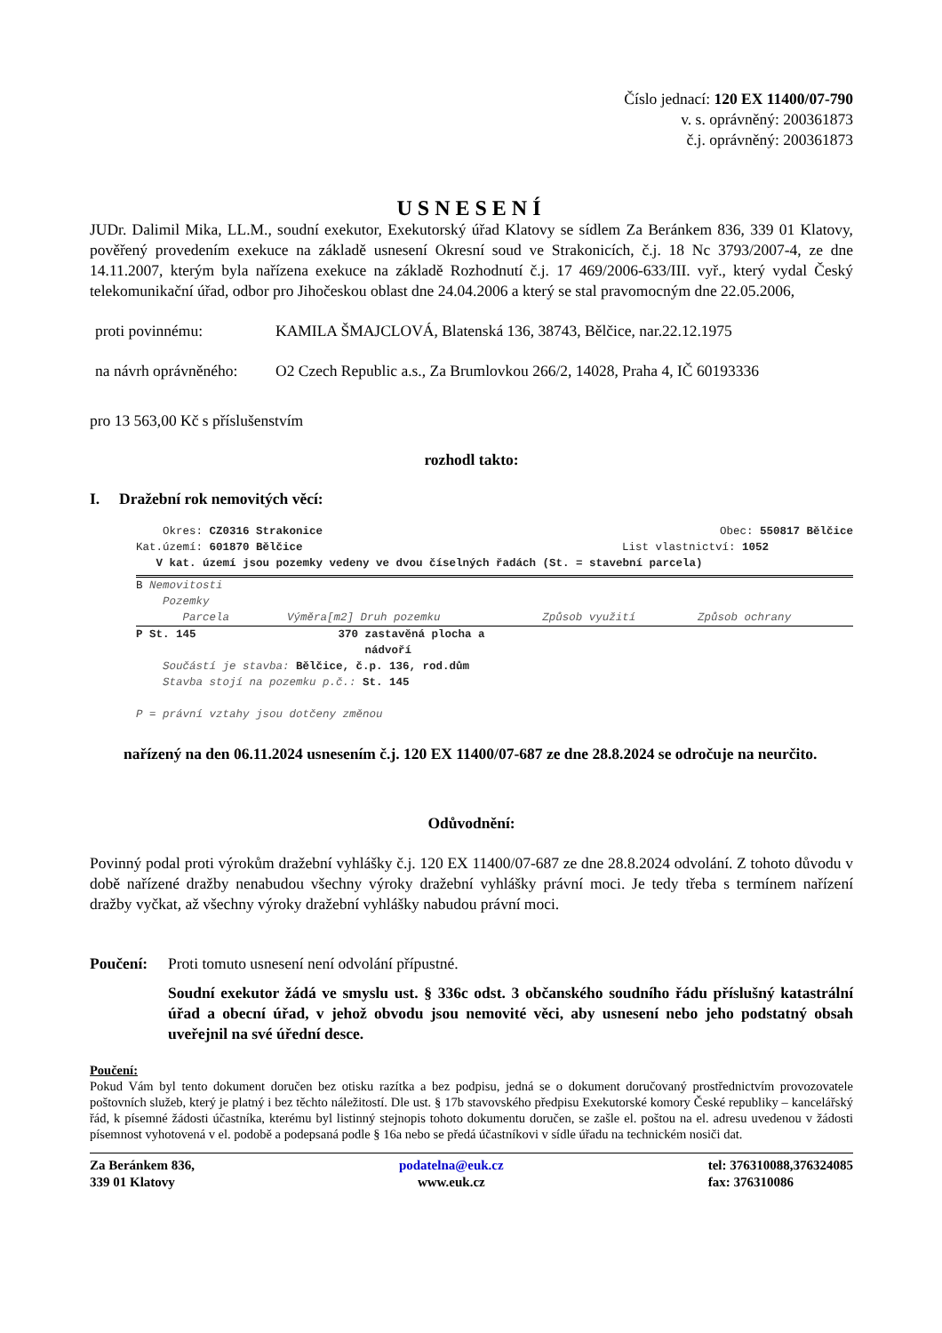Číslo jednací: 120 EX 11400/07-790
v. s. oprávněný: 200361873
č.j. oprávněný: 200361873
USNESENÍ
JUDr. Dalimil Mika, LL.M., soudní exekutor, Exekutorský úřad Klatovy se sídlem Za Beránkem 836, 339 01 Klatovy, pověřený provedením exekuce na základě usnesení Okresní soud ve Strakonicích, č.j. 18 Nc 3793/2007-4, ze dne 14.11.2007, kterým byla nařízena exekuce na základě Rozhodnutí č.j. 17 469/2006-633/III. vyř., který vydal Český telekomunikační úřad, odbor pro Jihočeskou oblast dne 24.04.2006 a který se stal pravomocným dne 22.05.2006,
proti povinnému: KAMILA ŠMAJCLOVÁ, Blatenská 136, 38743, Bělčice, nar.22.12.1975
na návrh oprávněného: O2 Czech Republic a.s., Za Brumlovkou 266/2, 14028, Praha 4, IČ 60193336
pro 13 563,00 Kč s příslušenstvím
rozhodl takto:
I. Dražební rok nemovitých věcí:
| Okres: CZ0316 Strakonice | Obec: 550817 Bělčice |
| Kat.území: 601870 Bělčice | List vlastnictví: 1052 |
V kat. území jsou pozemky vedeny ve dvou číselných řadách (St. = stavební parcela)
B Nemovitosti
Pozemky
| Parcela | Výměra[m2] Druh pozemku | Způsob využití | Způsob ochrany |
| P St. 145 | 370 | zastavěná plocha a nádvoří |
Součástí je stavba: Bělčice, č.p. 136, rod.dům
Stavba stojí na pozemku p.č.: St. 145
P = právní vztahy jsou dotčeny změnou
nařízený na den 06.11.2024 usnesením č.j. 120 EX 11400/07-687 ze dne 28.8.2024 se odročuje na neurčito.
Odůvodnění:
Povinný podal proti výrokům dražební vyhlášky č.j. 120 EX 11400/07-687 ze dne 28.8.2024 odvolání. Z tohoto důvodu v době nařízené dražby nenabudou všechny výroky dražební vyhlášky právní moci. Je tedy třeba s termínem nařízení dražby vyčkat, až všechny výroky dražební vyhlášky nabudou právní moci.
Poučení: Proti tomuto usnesení není odvolání přípustné.
Soudní exekutor žádá ve smyslu ust. § 336c odst. 3 občanského soudního řádu příslušný katastrální úřad a obecní úřad, v jehož obvodu jsou nemovité věci, aby usnesení nebo jeho podstatný obsah uveřejnil na své úřední desce.
Poučení:
Pokud Vám byl tento dokument doručen bez otisku razítka a bez podpisu, jedná se o dokument doručovaný prostřednictvím provozovatele poštovních služeb, který je platný i bez těchto náležitostí. Dle ust. § 17b stavovského předpisu Exekutorské komory České republiky – kancelářský řád, k písemné žádosti účastníka, kterému byl listinný stejnopis tohoto dokumentu doručen, se zašle el. poštou na el. adresu uvedenou v žádosti písemnost vyhotovená v el. podobě a podepsaná podle § 16a nebo se předá účastníkovi v sídle úřadu na technickém nosiči dat.
Za Beránkem 836,
339 01 Klatovy
podatelna@euk.cz
www.euk.cz
tel: 376310088,376324085
fax: 376310086